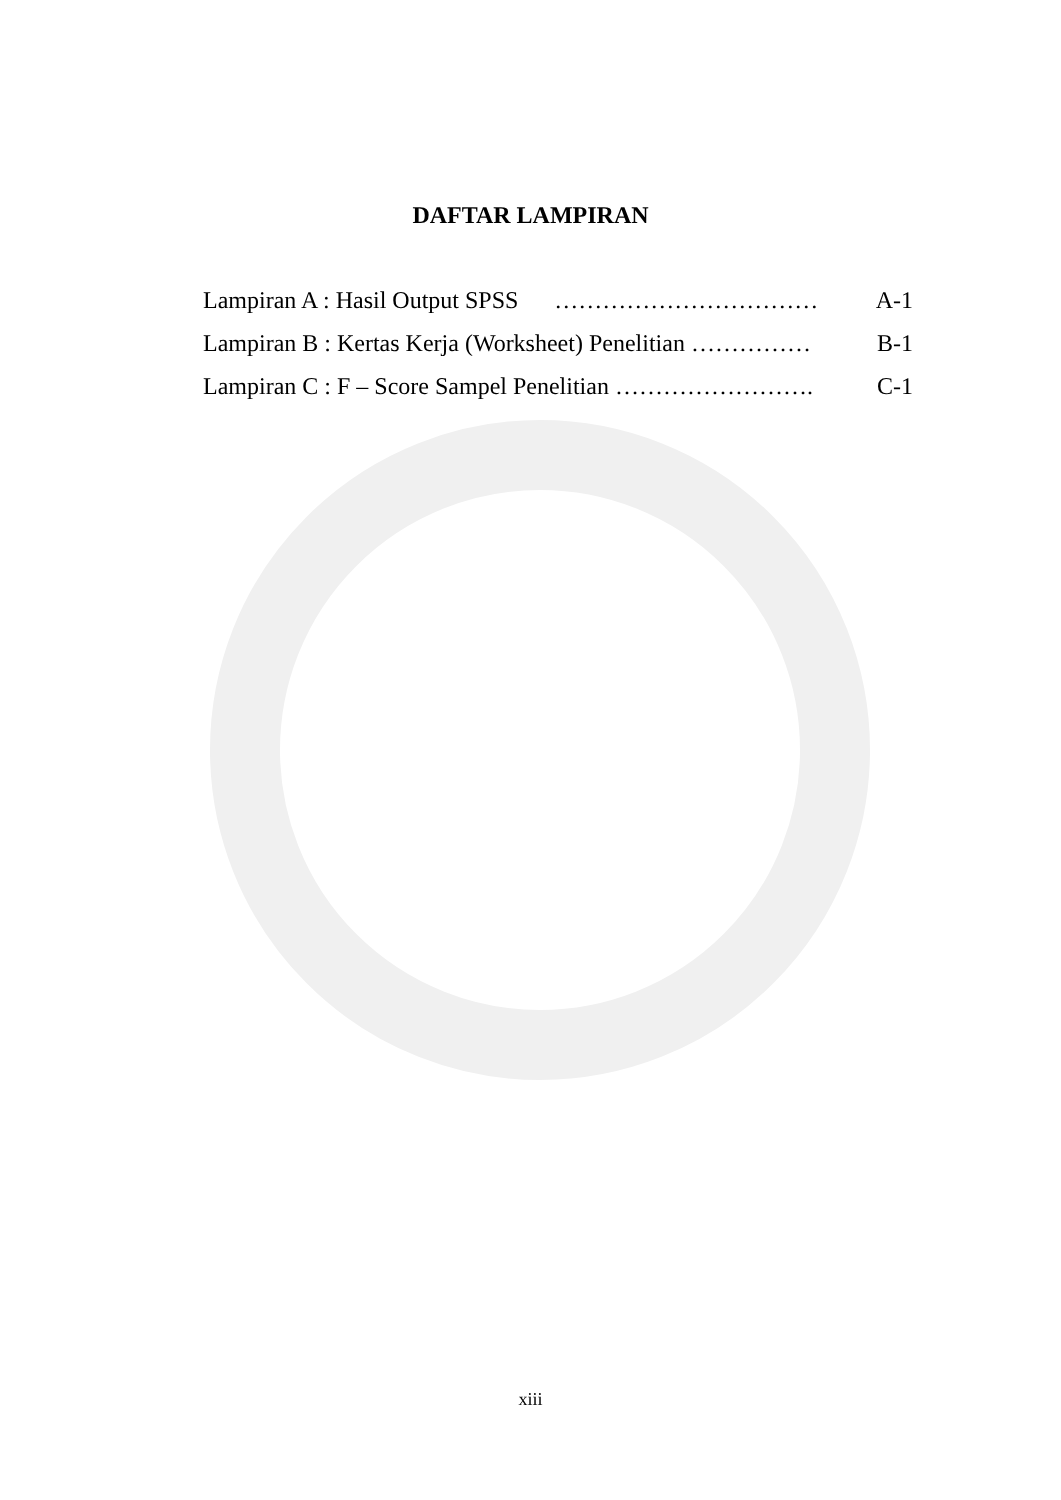DAFTAR LAMPIRAN
Lampiran A : Hasil Output SPSS …………………………… A-1
Lampiran B : Kertas Kerja (Worksheet) Penelitian …………… B-1
Lampiran C : F – Score Sampel Penelitian ……………………. C-1
xiii